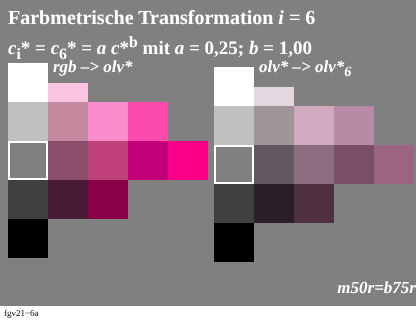Farbmetrische Transformation i = 6
c<sub>i</sub>* = c<sub>6</sub>* = a c*<sup>b</sup> mit a = 0,25; b = 1,00
rgb –> olv* olv* –> olv*<sub>6</sub>
m50r=b75r
fgv21−6a